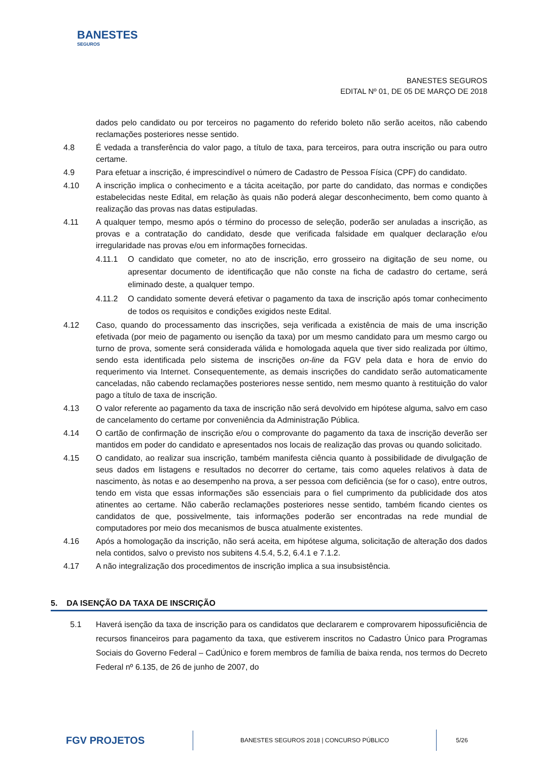BANESTES
SEGUROS
BANESTES SEGUROS
EDITAL Nº 01, DE 05 DE MARÇO DE 2018
dados pelo candidato ou por terceiros no pagamento do referido boleto não serão aceitos, não cabendo reclamações posteriores nesse sentido.
4.8 É vedada a transferência do valor pago, a título de taxa, para terceiros, para outra inscrição ou para outro certame.
4.9 Para efetuar a inscrição, é imprescindível o número de Cadastro de Pessoa Física (CPF) do candidato.
4.10 A inscrição implica o conhecimento e a tácita aceitação, por parte do candidato, das normas e condições estabelecidas neste Edital, em relação às quais não poderá alegar desconhecimento, bem como quanto à realização das provas nas datas estipuladas.
4.11 A qualquer tempo, mesmo após o término do processo de seleção, poderão ser anuladas a inscrição, as provas e a contratação do candidato, desde que verificada falsidade em qualquer declaração e/ou irregularidade nas provas e/ou em informações fornecidas.
4.11.1 O candidato que cometer, no ato de inscrição, erro grosseiro na digitação de seu nome, ou apresentar documento de identificação que não conste na ficha de cadastro do certame, será eliminado deste, a qualquer tempo.
4.11.2 O candidato somente deverá efetivar o pagamento da taxa de inscrição após tomar conhecimento de todos os requisitos e condições exigidos neste Edital.
4.12 Caso, quando do processamento das inscrições, seja verificada a existência de mais de uma inscrição efetivada (por meio de pagamento ou isenção da taxa) por um mesmo candidato para um mesmo cargo ou turno de prova, somente será considerada válida e homologada aquela que tiver sido realizada por último, sendo esta identificada pelo sistema de inscrições on-line da FGV pela data e hora de envio do requerimento via Internet. Consequentemente, as demais inscrições do candidato serão automaticamente canceladas, não cabendo reclamações posteriores nesse sentido, nem mesmo quanto à restituição do valor pago a título de taxa de inscrição.
4.13 O valor referente ao pagamento da taxa de inscrição não será devolvido em hipótese alguma, salvo em caso de cancelamento do certame por conveniência da Administração Pública.
4.14 O cartão de confirmação de inscrição e/ou o comprovante do pagamento da taxa de inscrição deverão ser mantidos em poder do candidato e apresentados nos locais de realização das provas ou quando solicitado.
4.15 O candidato, ao realizar sua inscrição, também manifesta ciência quanto à possibilidade de divulgação de seus dados em listagens e resultados no decorrer do certame, tais como aqueles relativos à data de nascimento, às notas e ao desempenho na prova, a ser pessoa com deficiência (se for o caso), entre outros, tendo em vista que essas informações são essenciais para o fiel cumprimento da publicidade dos atos atinentes ao certame. Não caberão reclamações posteriores nesse sentido, também ficando cientes os candidatos de que, possivelmente, tais informações poderão ser encontradas na rede mundial de computadores por meio dos mecanismos de busca atualmente existentes.
4.16 Após a homologação da inscrição, não será aceita, em hipótese alguma, solicitação de alteração dos dados nela contidos, salvo o previsto nos subitens 4.5.4, 5.2, 6.4.1 e 7.1.2.
4.17 A não integralização dos procedimentos de inscrição implica a sua insubsistência.
5. DA ISENÇÃO DA TAXA DE INSCRIÇÃO
5.1 Haverá isenção da taxa de inscrição para os candidatos que declararem e comprovarem hipossuficiência de recursos financeiros para pagamento da taxa, que estiverem inscritos no Cadastro Único para Programas Sociais do Governo Federal – CadÚnico e forem membros de família de baixa renda, nos termos do Decreto Federal nº 6.135, de 26 de junho de 2007, do
FGV PROJETOS
BANESTES SEGUROS 2018 | CONCURSO PÚBLICO
5/26